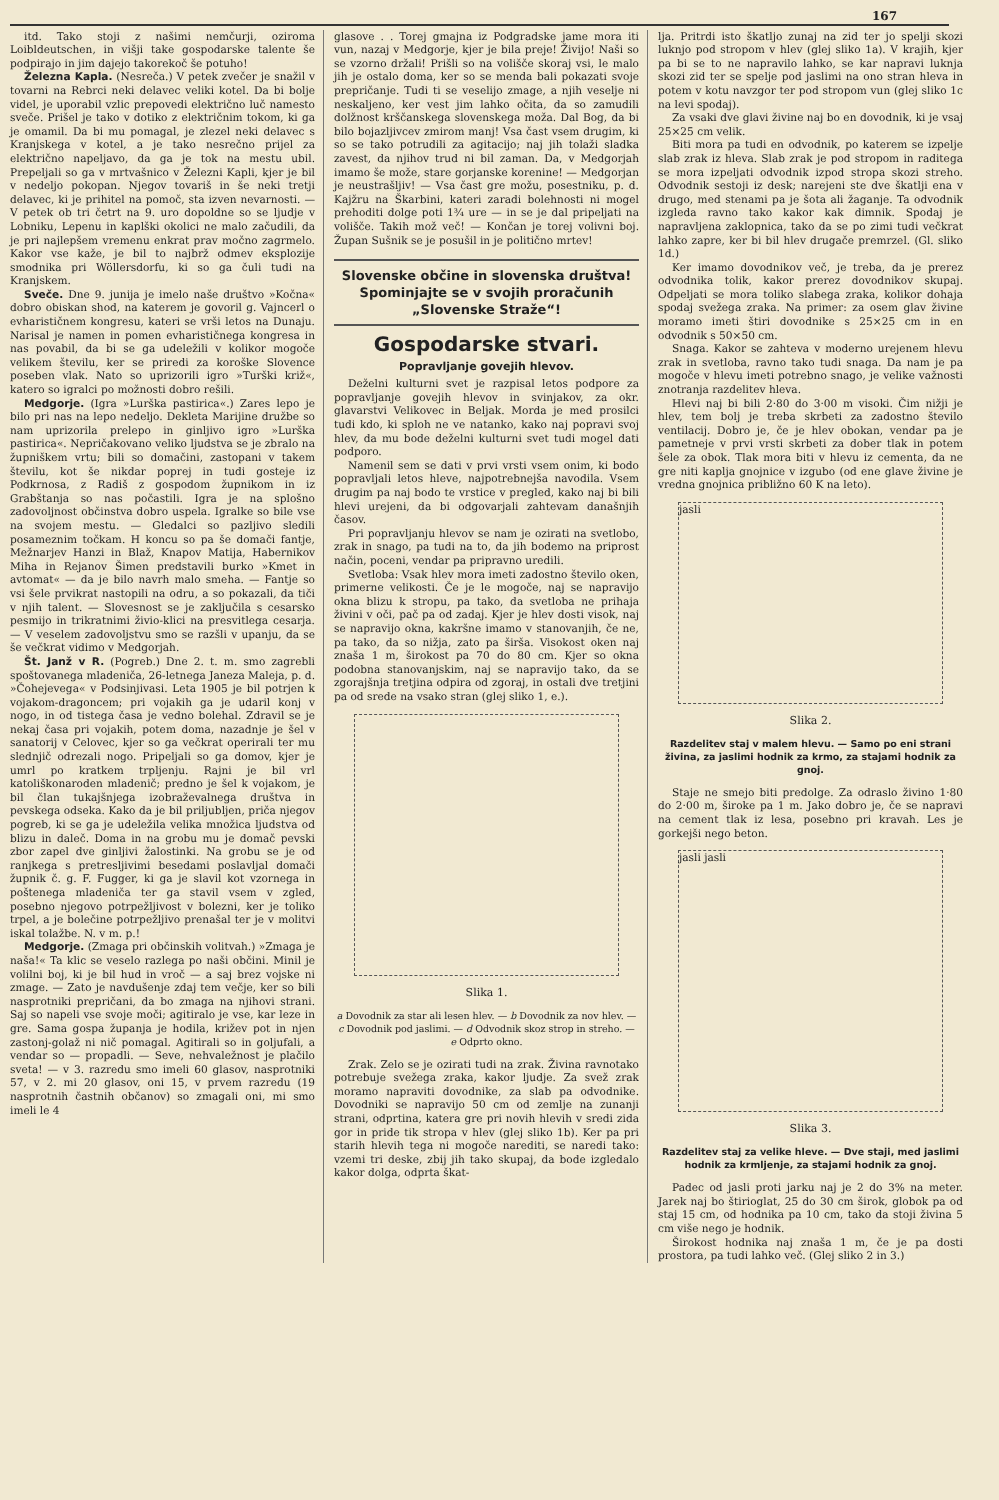167
itd. Tako stoji z našimi nemčurji, oziroma Loibldeutschen, in višji take gospodarske talente še podpirajo in jim dajejo takorekoč še potuho!
Železna Kapla. (Nesreča.) V petek zvečer je snažil v tovarni na Rebrci neki delavec veliki kotel. Da bi bolje videl, je uporabil vzlic prepovedi električno luč namesto sveče. Prišel je tako v dotiko z električnim tokom, ki ga je omamil. Da bi mu pomagal, je zlezel neki delavec s Kranjskega v kotel, a je tako nesrečno prijel za električno napeljavo, da ga je tok na mestu ubil. Prepeljali so ga v mrtvašnico v Železni Kapli, kjer je bil v nedeljo pokopan. Njegov tovariš in še neki tretji delavec, ki je prihitel na pomoč, sta izven nevarnosti. — V petek ob tri četrt na 9. uro dopoldne so se ljudje v Lobniku, Lepenu in kaplški okolici ne malo začudili, da je pri najlepšem vremenu enkrat prav močno zagrmelo. Kakor vse kaže, je bil to najbrž odmev eksplozije smodnika pri Wöllersdorfu, ki so ga čuli tudi na Kranjskem.
Sveče. Dne 9. junija je imelo naše društvo »Kočna« dobro obiskan shod, na katerem je govoril g. Vajncerl o evharističnem kongresu, kateri se vrši letos na Dunaju. Narisal je namen in pomen evharističnega kongresa in nas povabil, da bi se ga udeležili v kolikor mogoče velikem številu, ker se priredi za koroške Slovence poseben vlak. Nato so uprizorili igro »Turški križ«, katero so igralci po možnosti dobro rešili.
Medgorje. (Igra »Lurška pastirica«.) Zares lepo je bilo pri nas na lepo nedeljo. Dekleta Marijine družbe so nam uprizorila prelepo in ginljivo igro »Lurška pastirica«. Nepričakovano veliko ljudstva se je zbralo na župniškem vrtu; bili so domačini, zastopani v takem številu, kot še nikdar poprej in tudi gosteje iz Podkrnosa, z Radiš z gospodom župnikom in iz Grabštanja so nas počastili. Igra je na splošno zadovoljnost občinstva dobro uspela. Igralke so bile vse na svojem mestu. — Gledalci so pazljivo sledili posameznim točkam. H koncu so pa še domači fantje, Mežnarjev Hanzi in Blaž, Knapov Matija, Habernikov Miha in Rejanov Šimen predstavili burko »Kmet in avtomat« — da je bilo navrh malo smeha. — Fantje so vsi šele prvikrat nastopili na odru, a so pokazali, da tiči v njih talent. — Slovesnost se je zaključila s cesarsko pesmijo in trikratnimi živio-klici na presvitlega cesarja. — V veselem zadovoljstvu smo se razšli v upanju, da se še večkrat vidimo v Medgorjah.
Št. Janž v R. (Pogreb.) Dne 2. t. m. smo zagrebli spoštovanega mladeniča, 26-letnega Janeza Maleja, p. d. »Čohejevega« v Podsinjivasi. Leta 1905 je bil potrjen k vojakom-dragoncem; pri vojakih ga je udaril konj v nogo, in od tistega časa je vedno bolehal. Zdravil se je nekaj časa pri vojakih, potem doma, nazadnje je šel v sanatorij v Celovec, kjer so ga večkrat operirali ter mu slednjič odrezali nogo. Pripeljali so ga domov, kjer je umrl po kratkem trpljenju. Rajni je bil vrl katoliškonaroden mladenič; predno je šel k vojakom, je bil član tukajšnjega izobraževalnega društva in pevskega odseka. Kako da je bil priljubljen, priča njegov pogreb, ki se ga je udeležila velika množica ljudstva od blizu in daleč. Doma in na grobu mu je domač pevski zbor zapel dve ginljivi žalostinki. Na grobu se je od ranjkega s pretresljivimi besedami poslavljal domači župnik č. g. F. Fugger, ki ga je slavil kot vzornega in poštenega mladeniča ter ga stavil vsem v zgled, posebno njegovo potrpežljivost v bolezni, ker je toliko trpel, a je bolečine potrpežljivo prenašal ter je v molitvi iskal tolažbe. N. v m. p.!
Medgorje. (Zmaga pri občinskih volitvah.) »Zmaga je naša!« Ta klic se veselo razlega po naši občini. Minil je volilni boj, ki je bil hud in vroč — a saj brez vojske ni zmage. — Zato je navdušenje zdaj tem večje, ker so bili nasprotniki prepričani, da bo zmaga na njihovi strani. Saj so napeli vse svoje moči; agitiralo je vse, kar leze in gre. Sama gospa županja je hodila, križev pot in njen zastonj-golaž ni nič pomagal. Agitirali so in goljufali, a vendar so — propadli. — Seve, nehvaležnost je plačilo sveta! — v 3. razredu smo imeli 60 glasov, nasprotniki 57, v 2. mi 20 glasov, oni 15, v prvem razredu (19 nasprotnih častnih občanov) so zmagali oni, mi smo imeli le 4
glasove . . Torej gmajna iz Podgradske jame mora iti vun, nazaj v Medgorje, kjer je bila preje! Živijo! Naši so se vzorno držali! Prišli so na volišče skoraj vsi, le malo jih je ostalo doma, ker so se menda bali pokazati svoje prepričanje. Tudi ti se veselijo zmage, a njih veselje ni neskaljeno, ker vest jim lahko očita, da so zamudili dolžnost krščanskega slovenskega moža. Dal Bog, da bi bilo bojazljivcev zmirom manj! Vsa čast vsem drugim, ki so se tako potrudili za agitacijo; naj jih tolaži sladka zavest, da njihov trud ni bil zaman. Da, v Medgorjah imamo še može, stare gorjanske korenine! — Medgorjan je neustrašljiv! — Vsa čast gre možu, posestniku, p. d. Kajžru na Škarbini, kateri zaradi bolehnosti ni mogel prehoditi dolge poti 1¾ ure — in se je dal pripeljati na volišče. Takih mož več! — Končan je torej volivni boj. Župan Sušnik se je posušil in je politično mrtev!
Slovenske občine in slovenska društva! Spominjajte se v svojih proračunih „Slovenske Straže“!
Gospodarske stvari.
Popravljanje govejih hlevov.
Deželni kulturni svet je razpisal letos podpore za popravljanje govejih hlevov in svinjakov, za okr. glavarstvi Velikovec in Beljak. Morda je med prosilci tudi kdo, ki sploh ne ve natanko, kako naj popravi svoj hlev, da mu bode deželni kulturni svet tudi mogel dati podporo.
Namenil sem se dati v prvi vrsti vsem onim, ki bodo popravljali letos hleve, najpotrebnejša navodila. Vsem drugim pa naj bodo te vrstice v pregled, kako naj bi bili hlevi urejeni, da bi odgovarjali zahtevam današnjih časov.
Pri popravljanju hlevov se nam je ozirati na svetlobo, zrak in snago, pa tudi na to, da jih bodemo na priprost način, poceni, vendar pa pripravno uredili.
Svetloba: Vsak hlev mora imeti zadostno število oken, primerne velikosti. Če je le mogoče, naj se napravijo okna blizu k stropu, pa tako, da svetloba ne prihaja živini v oči, pač pa od zadaj. Kjer je hlev dosti visok, naj se napravijo okna, kakršne imamo v stanovanjih, če ne, pa tako, da so nižja, zato pa širša. Visokost oken naj znaša 1 m, širokost pa 70 do 80 cm. Kjer so okna podobna stanovanjskim, naj se napravijo tako, da se zgorajšnja tretjina odpira od zgoraj, in ostali dve tretjini pa od srede na vsako stran (glej sliko 1, e.).
Slika 1.
a Dovodnik za star ali lesen hlev. — b Dovodnik za nov hlev. — c Dovodnik pod jaslimi. — d Odvodnik skoz strop in streho. — e Odprto okno.
Zrak. Zelo se je ozirati tudi na zrak. Živina ravnotako potrebuje svežega zraka, kakor ljudje. Za svež zrak moramo napraviti dovodnike, za slab pa odvodnike. Dovodniki se napravijo 50 cm od zemlje na zunanji strani, odprtina, katera gre pri novih hlevih v sredi zida gor in pride tik stropa v hlev (glej sliko 1b). Ker pa pri starih hlevih tega ni mogoče narediti, se naredi tako: vzemi tri deske, zbij jih tako skupaj, da bode izgledalo kakor dolga, odprta škat-
lja. Pritrdi isto škatljo zunaj na zid ter jo spelji skozi luknjo pod stropom v hlev (glej sliko 1a). V krajih, kjer pa bi se to ne napravilo lahko, se kar napravi luknja skozi zid ter se spelje pod jaslimi na ono stran hleva in potem v kotu navzgor ter pod stropom vun (glej sliko 1c na levi spodaj).
Za vsaki dve glavi živine naj bo en dovodnik, ki je vsaj 25×25 cm velik.
Biti mora pa tudi en odvodnik, po katerem se izpelje slab zrak iz hleva. Slab zrak je pod stropom in raditega se mora izpeljati odvodnik izpod stropa skozi streho. Odvodnik sestoji iz desk; narejeni ste dve škatlji ena v drugo, med stenami pa je šota ali žaganje. Ta odvodnik izgleda ravno tako kakor kak dimnik. Spodaj je napravljena zaklopnica, tako da se po zimi tudi večkrat lahko zapre, ker bi bil hlev drugače premrzel. (Gl. sliko 1d.)
Ker imamo dovodnikov več, je treba, da je prerez odvodnika tolik, kakor prerez dovodnikov skupaj. Odpeljati se mora toliko slabega zraka, kolikor dohaja spodaj svežega zraka. Na primer: za osem glav živine moramo imeti štiri dovodnike s 25×25 cm in en odvodnik s 50×50 cm.
Snaga. Kakor se zahteva v moderno urejenem hlevu zrak in svetloba, ravno tako tudi snaga. Da nam je pa mogoče v hlevu imeti potrebno snago, je velike važnosti znotranja razdelitev hleva.
Hlevi naj bi bili 2·80 do 3·00 m visoki. Čim nižji je hlev, tem bolj je treba skrbeti za zadostno število ventilacij. Dobro je, če je hlev obokan, vendar pa je pametneje v prvi vrsti skrbeti za dober tlak in potem šele za obok. Tlak mora biti v hlevu iz cementa, da ne gre niti kaplja gnojnice v izgubo (od ene glave živine je vredna gnojnica približno 60 K na leto).
jasli
Slika 2.
Razdelitev staj v malem hlevu. — Samo po eni strani živina, za jaslimi hodnik za krmo, za stajami hodnik za gnoj.
Staje ne smejo biti predolge. Za odraslo živino 1·80 do 2·00 m, široke pa 1 m. Jako dobro je, če se napravi na cement tlak iz lesa, posebno pri kravah. Les je gorkejši nego beton.
jasli jasli
Slika 3.
Razdelitev staj za velike hleve. — Dve staji, med jaslimi hodnik za krmljenje, za stajami hodnik za gnoj.
Padec od jasli proti jarku naj je 2 do 3% na meter. Jarek naj bo štirioglat, 25 do 30 cm širok, globok pa od staj 15 cm, od hodnika pa 10 cm, tako da stoji živina 5 cm više nego je hodnik.
Širokost hodnika naj znaša 1 m, če je pa dosti prostora, pa tudi lahko več. (Glej sliko 2 in 3.)